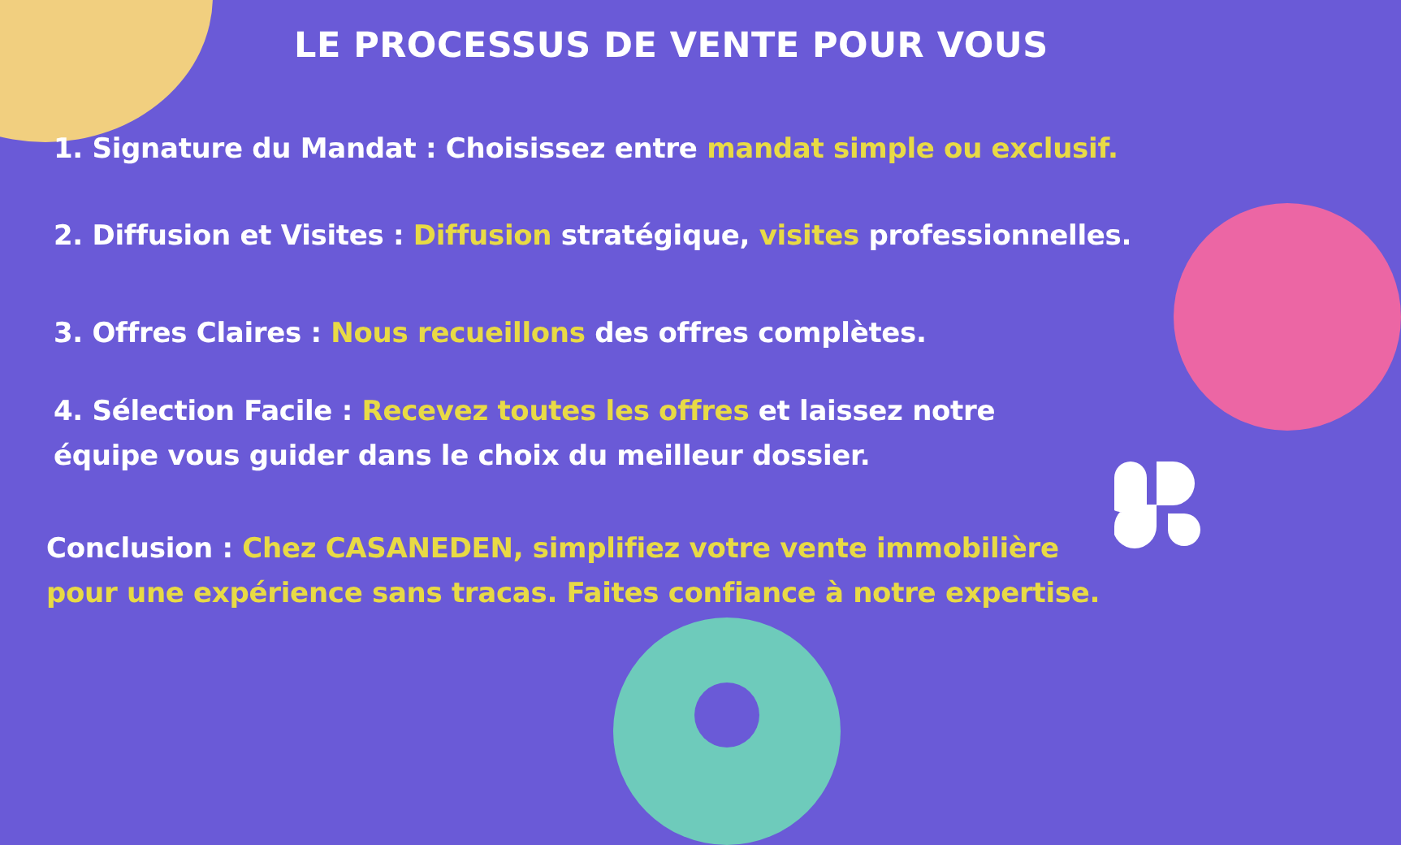LE PROCESSUS DE VENTE POUR VOUS
1. Signature du Mandat : Choisissez entre mandat simple ou exclusif.
2. Diffusion et Visites : Diffusion stratégique, visites professionnelles.
3. Offres Claires : Nous recueillons des offres complètes.
4. Sélection Facile : Recevez toutes les offres et laissez notre équipe vous guider dans le choix du meilleur dossier.
Conclusion : Chez CASANEDEN, simplifiez votre vente immobilière pour une expérience sans tracas. Faites confiance à notre expertise.